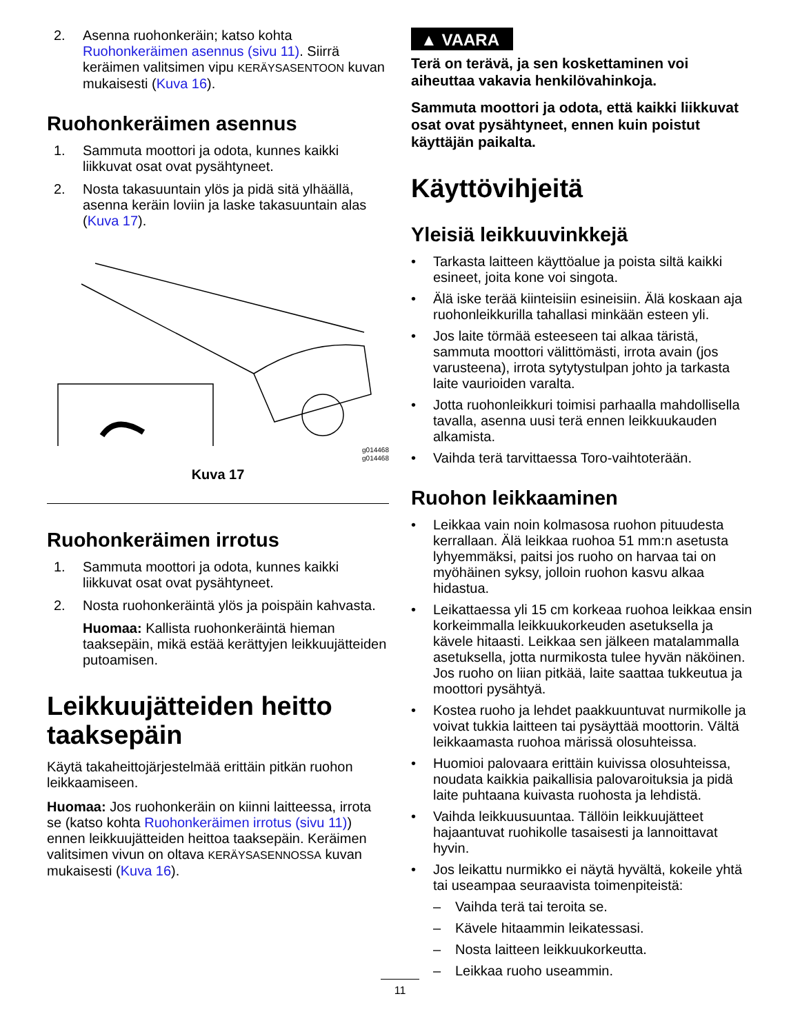2. Asenna ruohonkeräin; katso kohta Ruohonkeräimen asennus (sivu 11). Siirrä keräimen valitsimen vipu KERÄYSASENTOON kuvan mukaisesti (Kuva 16).
Ruohonkeräimen asennus
1. Sammuta moottori ja odota, kunnes kaikki liikkuvat osat ovat pysähtyneet.
2. Nosta takasuuntain ylös ja pidä sitä ylhäällä, asenna keräin loviin ja laske takasuuntain alas (Kuva 17).
g014468
g014468
Kuva 17
Ruohonkeräimen irrotus
1. Sammuta moottori ja odota, kunnes kaikki liikkuvat osat ovat pysähtyneet.
2. Nosta ruohonkeräintä ylös ja poispäin kahvasta.
Huomaa: Kallista ruohonkeräintä hieman taaksepäin, mikä estää kerättyjen leikkuujätteiden putoamisen.
Leikkuujätteiden heitto taaksepäin
Käytä takaheittojärjestelmää erittäin pitkän ruohon leikkaamiseen.
Huomaa: Jos ruohonkeräin on kiinni laitteessa, irrota se (katso kohta Ruohonkeräimen irrotus (sivu 11)) ennen leikkuujätteiden heittoa taaksepäin. Keräimen valitsimen vivun on oltava KERÄYSASENNOSSA kuvan mukaisesti (Kuva 16).
▲ VAARA
Terä on terävä, ja sen koskettaminen voi aiheuttaa vakavia henkilövahinkoja.
Sammuta moottori ja odota, että kaikki liikkuvat osat ovat pysähtyneet, ennen kuin poistut käyttäjän paikalta.
Käyttövihjeitä
Yleisiä leikkuuvinkkejä
• Tarkasta laitteen käyttöalue ja poista siltä kaikki esineet, joita kone voi singota.
• Älä iske terää kiinteisiin esineisiin. Älä koskaan aja ruohonleikkurilla tahallasi minkään esteen yli.
• Jos laite törmää esteeseen tai alkaa täristä, sammuta moottori välittömästi, irrota avain (jos varusteena), irrota sytytystulpan johto ja tarkasta laite vaurioiden varalta.
• Jotta ruohonleikkuri toimisi parhaalla mahdollisella tavalla, asenna uusi terä ennen leikkuukauden alkamista.
• Vaihda terä tarvittaessa Toro-vaihtoterään.
Ruohon leikkaaminen
• Leikkaa vain noin kolmasosa ruohon pituudesta kerrallaan. Älä leikkaa ruohoa 51 mm:n asetusta lyhyemmäksi, paitsi jos ruoho on harvaa tai on myöhäinen syksy, jolloin ruohon kasvu alkaa hidastua.
• Leikattaessa yli 15 cm korkeaa ruohoa leikkaa ensin korkeimmalla leikkuukorkeuden asetuksella ja kävele hitaasti. Leikkaa sen jälkeen matalammalla asetuksella, jotta nurmikosta tulee hyvän näköinen. Jos ruoho on liian pitkää, laite saattaa tukkeutua ja moottori pysähtyä.
• Kostea ruoho ja lehdet paakkuuntuvat nurmikolle ja voivat tukkia laitteen tai pysäyttää moottorin. Vältä leikkaamasta ruohoa märissä olosuhteissa.
• Huomioi palovaara erittäin kuivissa olosuhteissa, noudata kaikkia paikallisia palovaroituksia ja pidä laite puhtaana kuivasta ruohosta ja lehdistä.
• Vaihda leikkuusuuntaa. Tällöin leikkuujätteet hajaantuvat ruohikolle tasaisesti ja lannoittavat hyvin.
• Jos leikattu nurmikko ei näytä hyvältä, kokeile yhtä tai useampaa seuraavista toimenpiteistä:
– Vaihda terä tai teroita se.
– Kävele hitaammin leikatessasi.
– Nosta laitteen leikkuukorkeutta.
– Leikkaa ruoho useammin.
11